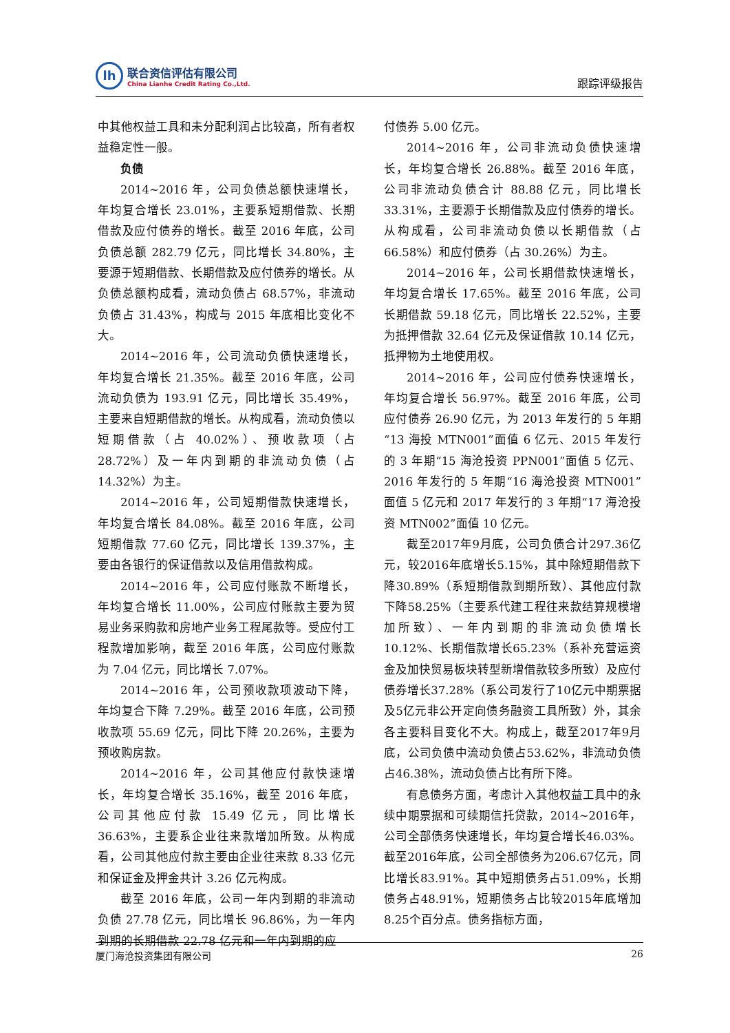lh
联合资信评估有限公司
China Lianhe Credit Rating Co.,Ltd.
跟踪评级报告
中其他权益工具和未分配利润占比较高，所有者权益稳定性一般。
负债
2014~2016 年，公司负债总额快速增长，年均复合增长 23.01%，主要系短期借款、长期借款及应付债券的增长。截至 2016 年底，公司负债总额 282.79 亿元，同比增长 34.80%，主要源于短期借款、长期借款及应付债券的增长。从负债总额构成看，流动负债占 68.57%，非流动负债占 31.43%，构成与 2015 年底相比变化不大。
2014~2016 年，公司流动负债快速增长，年均复合增长 21.35%。截至 2016 年底，公司流动负债为 193.91 亿元，同比增长 35.49%，主要来自短期借款的增长。从构成看，流动负债以短期借款（占 40.02%）、预收款项（占 28.72%）及一年内到期的非流动负债（占 14.32%）为主。
2014~2016 年，公司短期借款快速增长，年均复合增长 84.08%。截至 2016 年底，公司短期借款 77.60 亿元，同比增长 139.37%，主要由各银行的保证借款以及信用借款构成。
2014~2016 年，公司应付账款不断增长，年均复合增长 11.00%，公司应付账款主要为贸易业务采购款和房地产业务工程尾款等。受应付工程款增加影响，截至 2016 年底，公司应付账款为 7.04 亿元，同比增长 7.07%。
2014~2016 年，公司预收款项波动下降，年均复合下降 7.29%。截至 2016 年底，公司预收款项 55.69 亿元，同比下降 20.26%，主要为预收购房款。
2014~2016 年，公司其他应付款快速增长，年均复合增长 35.16%，截至 2016 年底，公司其他应付款 15.49 亿元，同比增长 36.63%，主要系企业往来款增加所致。从构成看，公司其他应付款主要由企业往来款 8.33 亿元和保证金及押金共计 3.26 亿元构成。
截至 2016 年底，公司一年内到期的非流动负债 27.78 亿元，同比增长 96.86%，为一年内到期的长期借款 22.78 亿元和一年内到期的应
付债券 5.00 亿元。
2014~2016 年，公司非流动负债快速增长，年均复合增长 26.88%。截至 2016 年底，公司非流动负债合计 88.88 亿元，同比增长 33.31%，主要源于长期借款及应付债券的增长。从构成看，公司非流动负债以长期借款（占 66.58%）和应付债券（占 30.26%）为主。
2014~2016 年，公司长期借款快速增长，年均复合增长 17.65%。截至 2016 年底，公司长期借款 59.18 亿元，同比增长 22.52%，主要为抵押借款 32.64 亿元及保证借款 10.14 亿元，抵押物为土地使用权。
2014~2016 年，公司应付债券快速增长，年均复合增长 56.97%。截至 2016 年底，公司应付债券 26.90 亿元，为 2013 年发行的 5 年期“13 海投 MTN001”面值 6 亿元、2015 年发行的 3 年期“15 海沧投资 PPN001”面值 5 亿元、2016 年发行的 5 年期“16 海沧投资 MTN001”面值 5 亿元和 2017 年发行的 3 年期“17 海沧投资 MTN002”面值 10 亿元。
截至2017年9月底，公司负债合计297.36亿元，较2016年底增长5.15%，其中除短期借款下降30.89%（系短期借款到期所致）、其他应付款下降58.25%（主要系代建工程往来款结算规模增加所致）、一年内到期的非流动负债增长10.12%、长期借款增长65.23%（系补充营运资金及加快贸易板块转型新增借款较多所致）及应付债券增长37.28%（系公司发行了10亿元中期票据及5亿元非公开定向债务融资工具所致）外，其余各主要科目变化不大。构成上，截至2017年9月底，公司负债中流动负债占53.62%，非流动负债占46.38%，流动负债占比有所下降。
有息债务方面，考虑计入其他权益工具中的永续中期票据和可续期信托贷款，2014~2016年，公司全部债务快速增长，年均复合增长46.03%。截至2016年底，公司全部债务为206.67亿元，同比增长83.91%。其中短期债务占51.09%，长期债务占48.91%，短期债务占比较2015年底增加8.25个百分点。债务指标方面，
厦门海沧投资集团有限公司 26